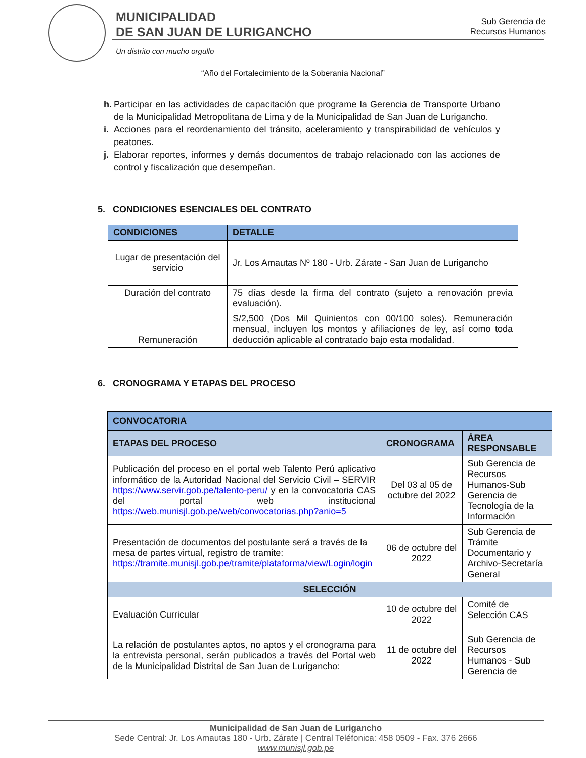MUNICIPALIDAD
DE SAN JUAN DE LURIGANCHO
Un distrito con mucho orgullo
Sub Gerencia de
Recursos Humanos
“Año del Fortalecimiento de la Soberanía Nacional”
h. Participar en las actividades de capacitación que programe la Gerencia de Transporte Urbano de la Municipalidad Metropolitana de Lima y de la Municipalidad de San Juan de Lurigancho.
i. Acciones para el reordenamiento del tránsito, aceleramiento y transpirabilidad de vehículos y peatones.
j. Elaborar reportes, informes y demás documentos de trabajo relacionado con las acciones de control y fiscalización que desempeñan.
5. CONDICIONES ESENCIALES DEL CONTRATO
| CONDICIONES | | DETALLE |
| --- | --- | --- |
| Lugar de presentación del servicio | Jr. Los Amautas Nº 180 - Urb. Zárate - San Juan de Lurigancho | |
| Duración del contrato | 75 días desde la firma del contrato (sujeto a renovación previa evaluación). | |
| Remuneración | S/2,500 (Dos Mil Quinientos con 00/100 soles). Remuneración mensual, incluyen los montos y afiliaciones de ley, así como toda deducción aplicable al contratado bajo esta modalidad. | |
6. CRONOGRAMA Y ETAPAS DEL PROCESO
| CONVOCATORIA | | |
| ETAPAS DEL PROCESO | CRONOGRAMA | ÁREA RESPONSABLE |
| Publicación del proceso en el portal web Talento Perú aplicativo informático de la Autoridad Nacional del Servicio Civil – SERVIR https://www.servir.gob.pe/talento-peru/ y en la convocatoria CAS del portal web institucional https://web.munisjl.gob.pe/web/convocatorias.php?anio=5 | Del 03 al 05 de octubre del 2022 | Sub Gerencia de Recursos Humanos-Sub Gerencia de Tecnología de la Información |
| Presentación de documentos del postulante será a través de la mesa de partes virtual, registro de tramite: https://tramite.munisjl.gob.pe/tramite/plataforma/view/Login/login | 06 de octubre del 2022 | Sub Gerencia de Trámite Documentario y Archivo-Secretaría General |
| SELECCIÓN | | |
| Evaluación Curricular | 10 de octubre del 2022 | Comité de Selección CAS |
| La relación de postulantes aptos, no aptos y el cronograma para la entrevista personal, serán publicados a través del Portal web de la Municipalidad Distrital de San Juan de Lurigancho: | 11 de octubre del 2022 | Sub Gerencia de Recursos Humanos - Sub Gerencia de |
Municipalidad de San Juan de Lurigancho
Sede Central: Jr. Los Amautas 180 - Urb. Zárate | Central Teléfonica: 458 0509 - Fax. 376 2666
www.munisjl.gob.pe